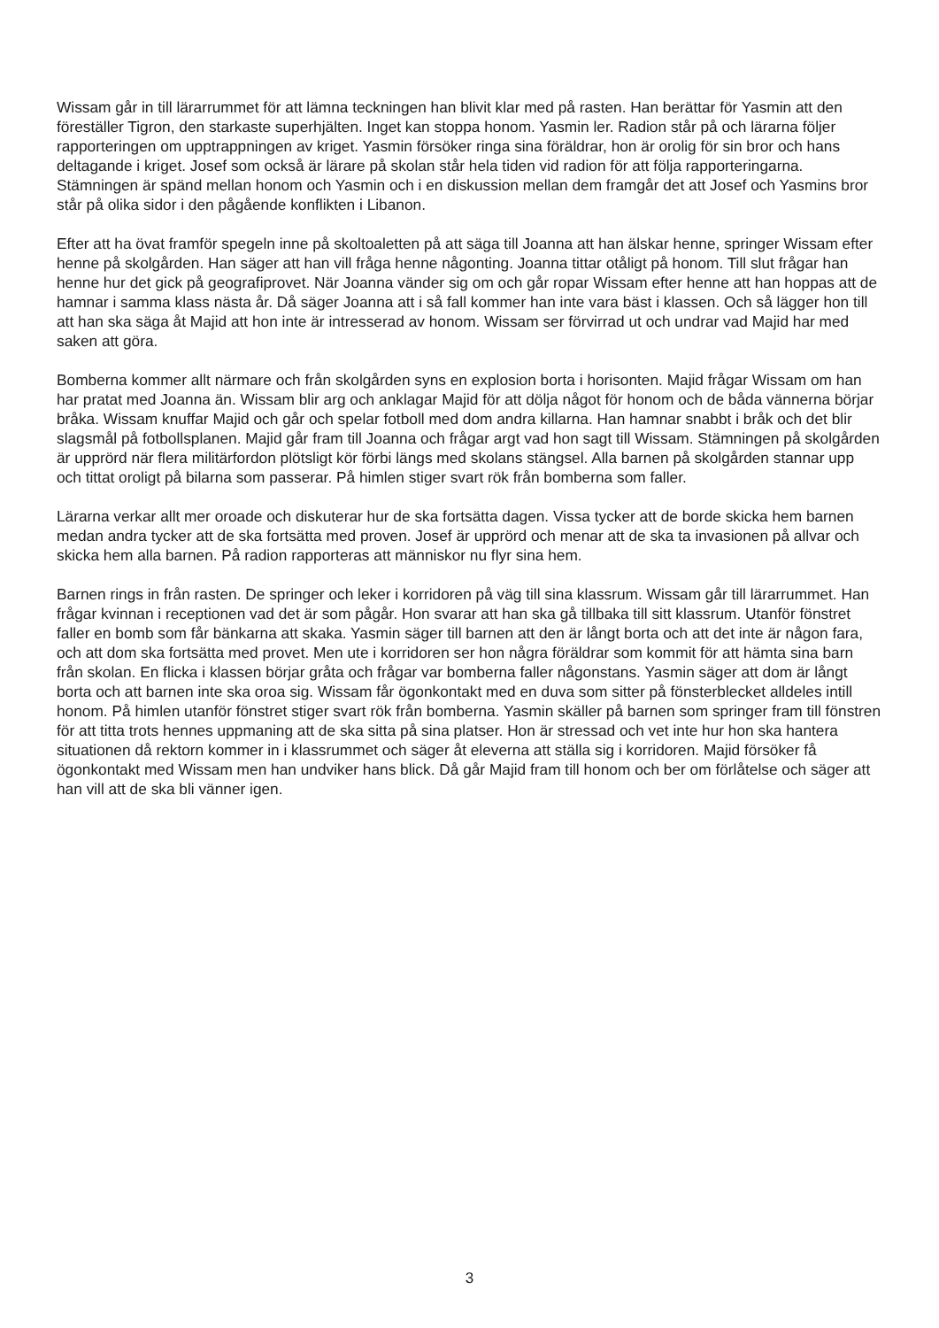Wissam går in till lärarrummet för att lämna teckningen han blivit klar med på rasten. Han berättar för Yasmin att den föreställer Tigron, den starkaste superhjälten. Inget kan stoppa honom. Yasmin ler. Radion står på och lärarna följer rapporteringen om upptrappningen av kriget. Yasmin försöker ringa sina föräldrar, hon är orolig för sin bror och hans deltagande i kriget. Josef som också är lärare på skolan står hela tiden vid radion för att följa rapporteringarna. Stämningen är spänd mellan honom och Yasmin och i en diskussion mellan dem framgår det att Josef och Yasmins bror står på olika sidor i den pågående konflikten i Libanon.
Efter att ha övat framför spegeln inne på skoltoaletten på att säga till Joanna att han älskar henne, springer Wissam efter henne på skolgården. Han säger att han vill fråga henne någonting. Joanna tittar otåligt på honom. Till slut frågar han henne hur det gick på geografiprovet. När Joanna vänder sig om och går ropar Wissam efter henne att han hoppas att de hamnar i samma klass nästa år. Då säger Joanna att i så fall kommer han inte vara bäst i klassen. Och så lägger hon till att han ska säga åt Majid att hon inte är intresserad av honom. Wissam ser förvirrad ut och undrar vad Majid har med saken att göra.
Bomberna kommer allt närmare och från skolgården syns en explosion borta i horisonten. Majid frågar Wissam om han har pratat med Joanna än. Wissam blir arg och anklagar Majid för att dölja något för honom och de båda vännerna börjar bråka. Wissam knuffar Majid och går och spelar fotboll med dom andra killarna. Han hamnar snabbt i bråk och det blir slagsmål på fotbollsplanen. Majid går fram till Joanna och frågar argt vad hon sagt till Wissam. Stämningen på skolgården är upprörd när flera militärfordon plötsligt kör förbi längs med skolans stängsel. Alla barnen på skolgården stannar upp och tittat oroligt på bilarna som passerar. På himlen stiger svart rök från bomberna som faller.
Lärarna verkar allt mer oroade och diskuterar hur de ska fortsätta dagen. Vissa tycker att de borde skicka hem barnen medan andra tycker att de ska fortsätta med proven. Josef är upprörd och menar att de ska ta invasionen på allvar och skicka hem alla barnen. På radion rapporteras att människor nu flyr sina hem.
Barnen rings in från rasten. De springer och leker i korridoren på väg till sina klassrum. Wissam går till lärarrummet. Han frågar kvinnan i receptionen vad det är som pågår. Hon svarar att han ska gå tillbaka till sitt klassrum. Utanför fönstret faller en bomb som får bänkarna att skaka. Yasmin säger till barnen att den är långt borta och att det inte är någon fara, och att dom ska fortsätta med provet. Men ute i korridoren ser hon några föräldrar som kommit för att hämta sina barn från skolan. En flicka i klassen börjar gråta och frågar var bomberna faller någonstans. Yasmin säger att dom är långt borta och att barnen inte ska oroa sig. Wissam får ögonkontakt med en duva som sitter på fönsterblecket alldeles intill honom. På himlen utanför fönstret stiger svart rök från bomberna. Yasmin skäller på barnen som springer fram till fönstren för att titta trots hennes uppmaning att de ska sitta på sina platser. Hon är stressad och vet inte hur hon ska hantera situationen då rektorn kommer in i klassrummet och säger åt eleverna att ställa sig i korridoren. Majid försöker få ögonkontakt med Wissam men han undviker hans blick. Då går Majid fram till honom och ber om förlåtelse och säger att han vill att de ska bli vänner igen.
3